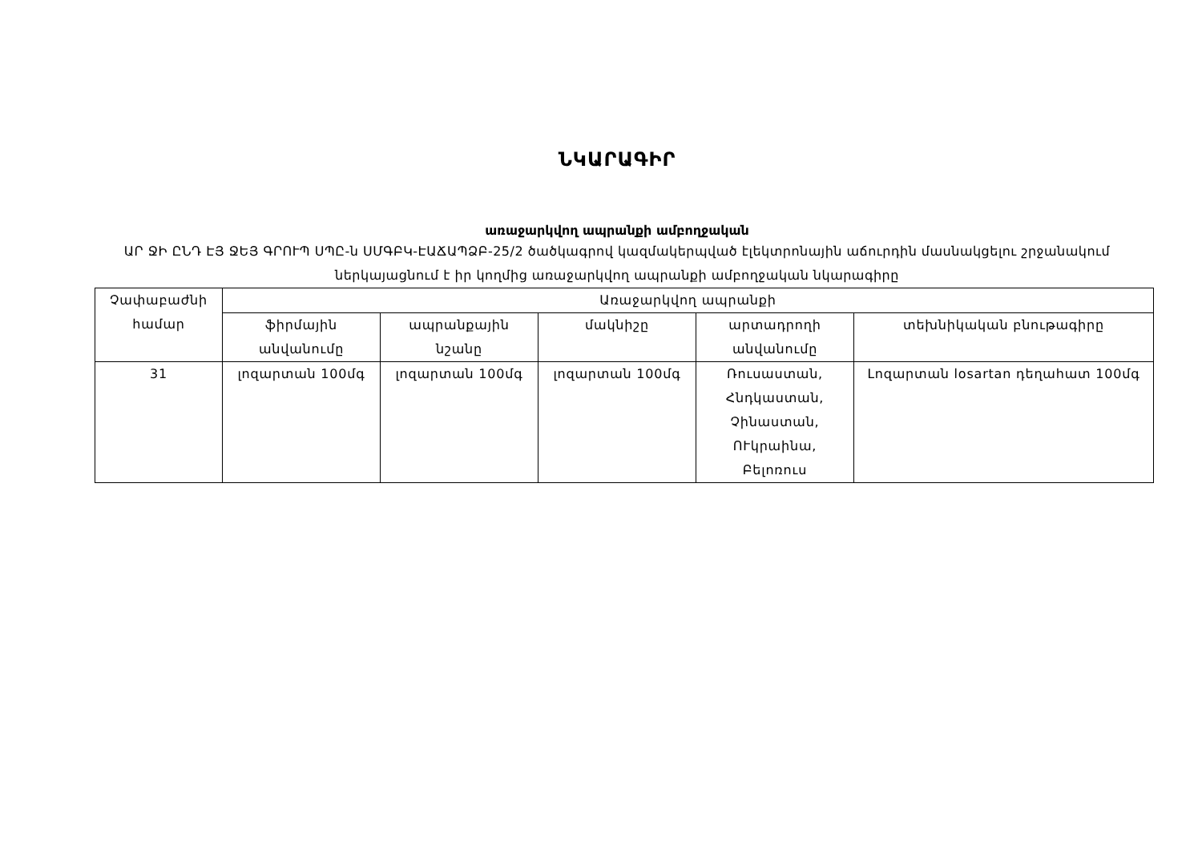ՆԿԱՐԱԳԻՐ
առաջարկվող ապրանքի ամբողջական
ԱՐ ՋԻ ԸՆԴ ԷՅ ՋԵՅ ԳՐՈՒՊ ՍՊԸ-ն ՍՄԳԲԿ-ԷԱՃԱՊՁԲ-25/2 ծածկագրով կազմակերպված էլեկտրոնային աճուրդին մասնակցելու շրջանակում ներկայացնում է իր կողմից առաջարկվող ապրանքի ամբողջական նկարագիրը
| Չափաբաժնի համար | Առաջարկվող ապրանքի | | | | |
| --- | --- | --- | --- | --- | --- |
| | ֆիրմային անվանումը | ապրանքային նշանը | մակնիշը | արտադրողի անվանումը | տեխնիկական բնութագիրը |
| 31 | լոզարտան 100մգ | լոզարտան 100մգ | լոզարտան 100մգ | Ռուսաստան, Հնդկաստան, Չինաստան, ՈՒկրաինա, Բելոռուս | Լոզարտան losartan դեղահատ 100մգ |